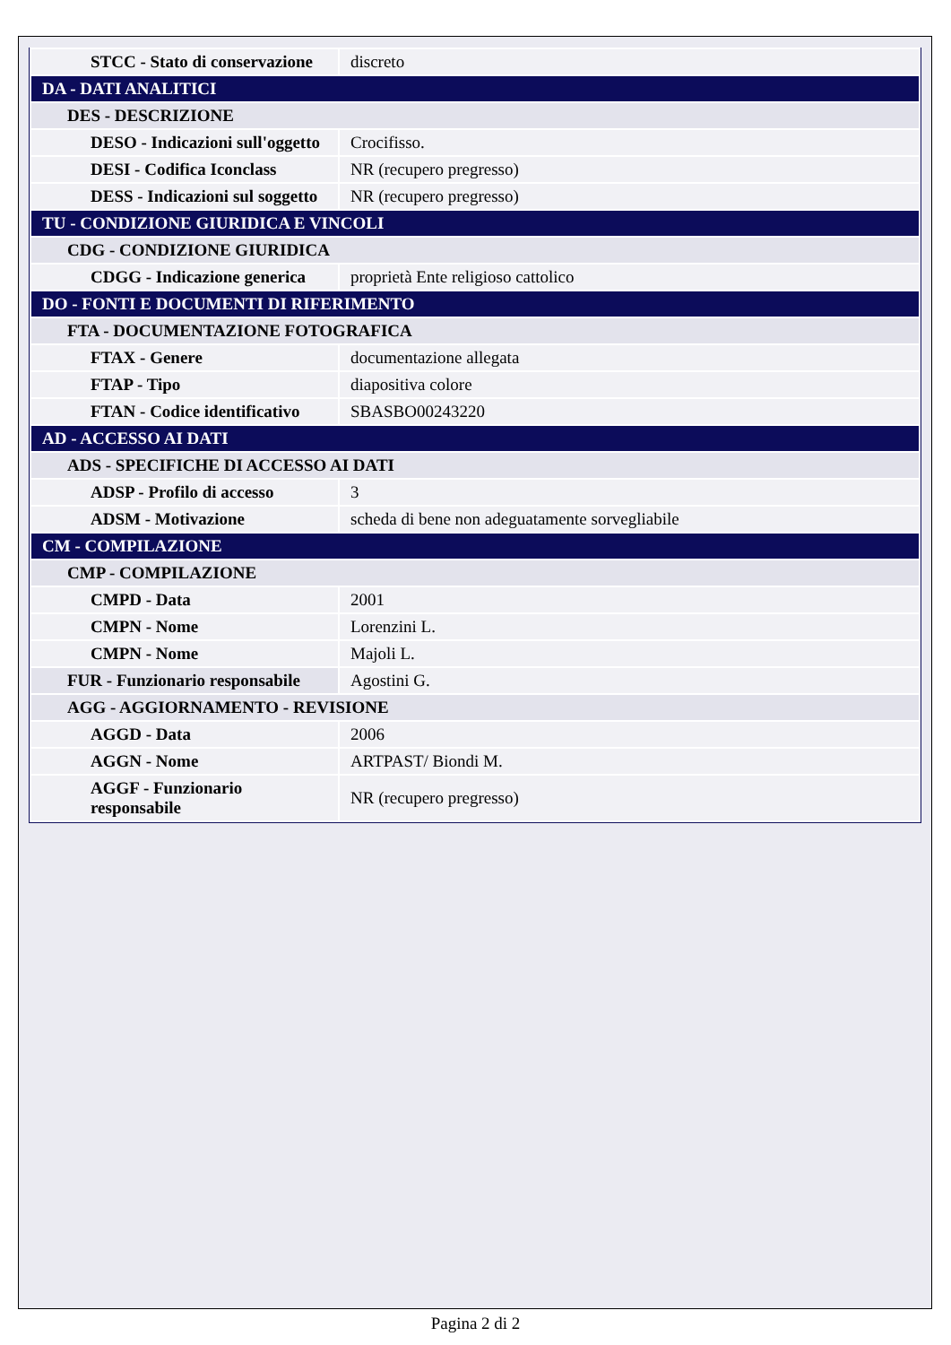| STCC - Stato di conservazione | discreto |
| DA - DATI ANALITICI | |
| DES - DESCRIZIONE | |
| DESO - Indicazioni sull'oggetto | Crocifisso. |
| DESI - Codifica Iconclass | NR (recupero pregresso) |
| DESS - Indicazioni sul soggetto | NR (recupero pregresso) |
| TU - CONDIZIONE GIURIDICA E VINCOLI | |
| CDG - CONDIZIONE GIURIDICA | |
| CDGG - Indicazione generica | proprietà Ente religioso cattolico |
| DO - FONTI E DOCUMENTI DI RIFERIMENTO | |
| FTA - DOCUMENTAZIONE FOTOGRAFICA | |
| FTAX - Genere | documentazione allegata |
| FTAP - Tipo | diapositiva colore |
| FTAN - Codice identificativo | SBASBO00243220 |
| AD - ACCESSO AI DATI | |
| ADS - SPECIFICHE DI ACCESSO AI DATI | |
| ADSP - Profilo di accesso | 3 |
| ADSM - Motivazione | scheda di bene non adeguatamente sorvegliabile |
| CM - COMPILAZIONE | |
| CMP - COMPILAZIONE | |
| CMPD - Data | 2001 |
| CMPN - Nome | Lorenzini L. |
| CMPN - Nome | Majoli L. |
| FUR - Funzionario responsabile | Agostini G. |
| AGG - AGGIORNAMENTO - REVISIONE | |
| AGGD - Data | 2006 |
| AGGN - Nome | ARTPAST/ Biondi M. |
| AGGF - Funzionario responsabile | NR (recupero pregresso) |
Pagina 2 di 2